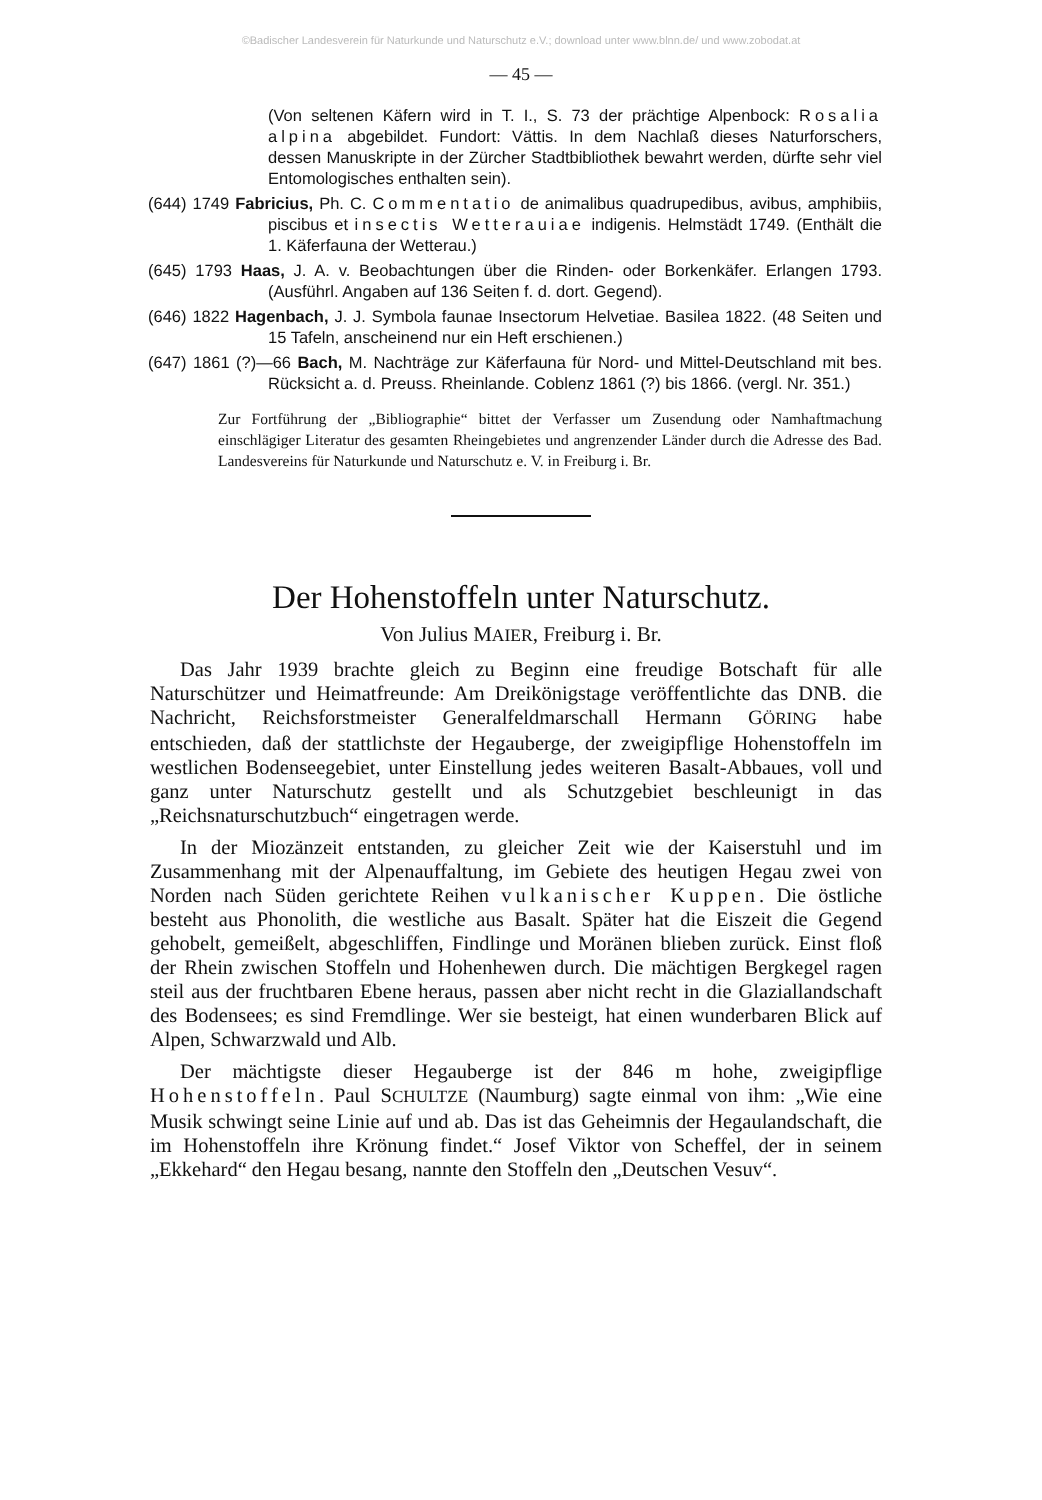©Badischer Landesverein für Naturkunde und Naturschutz e.V.; download unter www.blnn.de/ und www.zobodat.at
— 45 —
(Von seltenen Käfern wird in T. I., S. 73 der prächtige Alpenbock: Rosalia alpina abgebildet. Fundort: Vättis. In dem Nachlaß dieses Naturforschers, dessen Manuskripte in der Zürcher Stadtbibliothek bewahrt werden, dürfte sehr viel Entomologisches enthalten sein).
(644) 1749 Fabricius, Ph. C. Commentatio de animalibus quadrupedibus, avibus, amphibiis, piscibus et insectis Wetterauiae indigenis. Helmstädt 1749. (Enthält die 1. Käferfauna der Wetterau.)
(645) 1793 Haas, J. A. v. Beobachtungen über die Rinden- oder Borkenkäfer. Erlangen 1793. (Ausführl. Angaben auf 136 Seiten f. d. dort. Gegend).
(646) 1822 Hagenbach, J. J. Symbola faunae Insectorum Helvetiae. Basilea 1822. (48 Seiten und 15 Tafeln, anscheinend nur ein Heft erschienen.)
(647) 1861 (?)—66 Bach, M. Nachträge zur Käferfauna für Nord- und Mittel-Deutschland mit bes. Rücksicht a. d. Preuss. Rheinlande. Coblenz 1861 (?) bis 1866. (vergl. Nr. 351.)
Zur Fortführung der „Bibliographie“ bittet der Verfasser um Zusendung oder Namhaftmachung einschlägiger Literatur des gesamten Rheingebietes und angrenzender Länder durch die Adresse des Bad. Landesvereins für Naturkunde und Naturschutz e. V. in Freiburg i. Br.
Der Hohenstoffeln unter Naturschutz.
Von Julius MAIER, Freiburg i. Br.
Das Jahr 1939 brachte gleich zu Beginn eine freudige Botschaft für alle Naturschützer und Heimatfreunde: Am Dreikönigstage veröffentlichte das DNB. die Nachricht, Reichsforstmeister Generalfeldmarschall Hermann GÖRING habe entschieden, daß der stattlichste der Hegauberge, der zweigipflige Hohenstoffeln im westlichen Bodenseegebiet, unter Einstellung jedes weiteren Basalt-Abbaues, voll und ganz unter Naturschutz gestellt und als Schutzgebiet beschleunigt in das „Reichsnaturschutzbuch“ eingetragen werde.
In der Miozänzeit entstanden, zu gleicher Zeit wie der Kaiserstuhl und im Zusammenhang mit der Alpenauffaltung, im Gebiete des heutigen Hegau zwei von Norden nach Süden gerichtete Reihen vulkanischer Kuppen. Die östliche besteht aus Phonolith, die westliche aus Basalt. Später hat die Eiszeit die Gegend gehobelt, gemeißelt, abgeschliffen, Findlinge und Moränen blieben zurück. Einst floß der Rhein zwischen Stoffeln und Hohenhewen durch. Die mächtigen Bergkegel ragen steil aus der fruchtbaren Ebene heraus, passen aber nicht recht in die Glaziallandschaft des Bodensees; es sind Fremdlinge. Wer sie besteigt, hat einen wunderbaren Blick auf Alpen, Schwarzwald und Alb.
Der mächtigste dieser Hegauberge ist der 846 m hohe, zweigipflige Hohenstoffeln. Paul SCHULTZE (Naumburg) sagte einmal von ihm: „Wie eine Musik schwingt seine Linie auf und ab. Das ist das Geheimnis der Hegaulandschaft, die im Hohenstoffeln ihre Krönung findet.“ Josef Viktor von Scheffel, der in seinem „Ekkehard“ den Hegau besang, nannte den Stoffeln den „Deutschen Vesuv“.